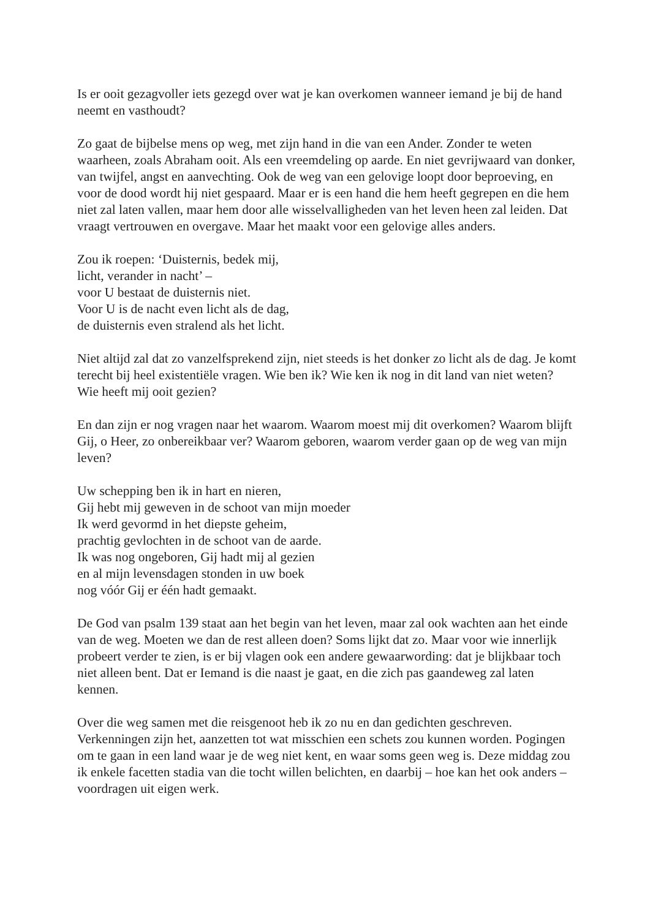Is er ooit gezagvoller iets gezegd over wat je kan overkomen wanneer iemand je bij de hand neemt en vasthoudt?
Zo gaat de bijbelse mens op weg, met zijn hand in die van een Ander. Zonder te weten waarheen, zoals Abraham ooit. Als een vreemdeling op aarde. En niet gevrijwaard van donker, van twijfel, angst en aanvechting. Ook de weg van een gelovige loopt door beproeving, en voor de dood wordt hij niet gespaard. Maar er is een hand die hem heeft gegrepen en die hem niet zal laten vallen, maar hem door alle wisselvalligheden van het leven heen zal leiden. Dat vraagt vertrouwen en overgave. Maar het maakt voor een gelovige alles anders.
Zou ik roepen: ‘Duisternis, bedek mij,
licht, verander in nacht’ –
voor U bestaat de duisternis niet.
Voor U is de nacht even licht als de dag,
de duisternis even stralend als het licht.
Niet altijd zal dat zo vanzelfsprekend zijn, niet steeds is het donker zo licht als de dag. Je komt terecht bij heel existentiële vragen. Wie ben ik? Wie ken ik nog in dit land van niet weten? Wie heeft mij ooit gezien?
En dan zijn er nog vragen naar het waarom. Waarom moest mij dit overkomen? Waarom blijft Gij, o Heer, zo onbereikbaar ver? Waarom geboren, waarom verder gaan op de weg van mijn leven?
Uw schepping ben ik in hart en nieren,
Gij hebt mij geweven in de schoot van mijn moeder
Ik werd gevormd in het diepste geheim,
prachtig gevlochten in de schoot van de aarde.
Ik was nog ongeboren, Gij hadt mij al gezien
en al mijn levensdagen stonden in uw boek
nog vóór Gij er één hadt gemaakt.
De God van psalm 139 staat aan het begin van het leven, maar zal ook wachten aan het einde van de weg. Moeten we dan de rest alleen doen? Soms lijkt dat zo. Maar voor wie innerlijk probeert verder te zien, is er bij vlagen ook een andere gewaarwording: dat je blijkbaar toch niet alleen bent. Dat er Iemand is die naast je gaat, en die zich pas gaandeweg zal laten kennen.
Over die weg samen met die reisgenoot heb ik zo nu en dan gedichten geschreven. Verkenningen zijn het, aanzetten tot wat misschien een schets zou kunnen worden. Pogingen om te gaan in een land waar je de weg niet kent, en waar soms geen weg is. Deze middag zou ik enkele facetten stadia van die tocht willen belichten, en daarbij – hoe kan het ook anders – voordragen uit eigen werk.